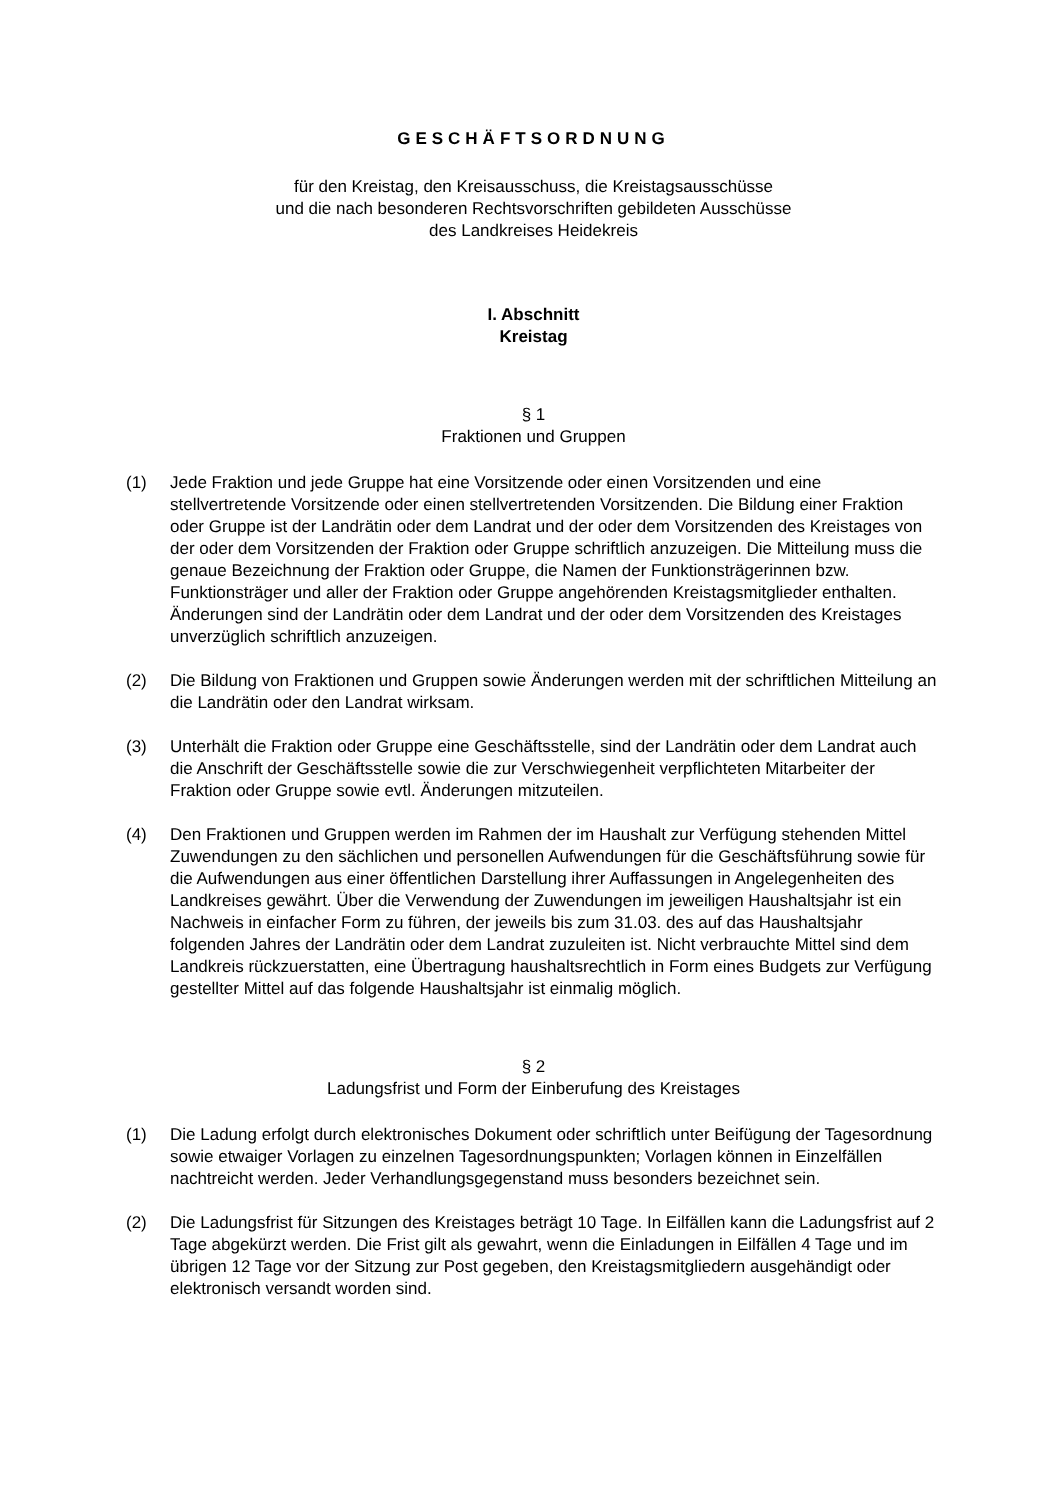GESCHÄFTSORDNUNG
für den Kreistag, den Kreisausschuss, die Kreistagsausschüsse
und die nach besonderen Rechtsvorschriften gebildeten Ausschüsse
des Landkreises Heidekreis
I. Abschnitt
Kreistag
§ 1
Fraktionen und Gruppen
(1) Jede Fraktion und jede Gruppe hat eine Vorsitzende oder einen Vorsitzenden und eine stellvertretende Vorsitzende oder einen stellvertretenden Vorsitzenden. Die Bildung einer Fraktion oder Gruppe ist der Landrätin oder dem Landrat und der oder dem Vorsitzenden des Kreistages von der oder dem Vorsitzenden der Fraktion oder Gruppe schriftlich anzuzeigen. Die Mitteilung muss die genaue Bezeichnung der Fraktion oder Gruppe, die Namen der Funktionsträgerinnen bzw. Funktionsträger und aller der Fraktion oder Gruppe angehörenden Kreistagsmitglieder enthalten. Änderungen sind der Landrätin oder dem Landrat und der oder dem Vorsitzenden des Kreistages unverzüglich schriftlich anzuzeigen.
(2) Die Bildung von Fraktionen und Gruppen sowie Änderungen werden mit der schriftlichen Mitteilung an die Landrätin oder den Landrat wirksam.
(3) Unterhält die Fraktion oder Gruppe eine Geschäftsstelle, sind der Landrätin oder dem Landrat auch die Anschrift der Geschäftsstelle sowie die zur Verschwiegenheit verpflichteten Mitarbeiter der Fraktion oder Gruppe sowie evtl. Änderungen mitzuteilen.
(4) Den Fraktionen und Gruppen werden im Rahmen der im Haushalt zur Verfügung stehenden Mittel Zuwendungen zu den sächlichen und personellen Aufwendungen für die Geschäftsführung sowie für die Aufwendungen aus einer öffentlichen Darstellung ihrer Auffassungen in Angelegenheiten des Landkreises gewährt. Über die Verwendung der Zuwendungen im jeweiligen Haushaltsjahr ist ein Nachweis in einfacher Form zu führen, der jeweils bis zum 31.03. des auf das Haushaltsjahr folgenden Jahres der Landrätin oder dem Landrat zuzuleiten ist. Nicht verbrauchte Mittel sind dem Landkreis rückzuerstatten, eine Übertragung haushaltsrechtlich in Form eines Budgets zur Verfügung gestellter Mittel auf das folgende Haushaltsjahr ist einmalig möglich.
§ 2
Ladungsfrist und Form der Einberufung des Kreistages
(1) Die Ladung erfolgt durch elektronisches Dokument oder schriftlich unter Beifügung der Tagesordnung sowie etwaiger Vorlagen zu einzelnen Tagesordnungspunkten; Vorlagen können in Einzelfällen nachtreicht werden. Jeder Verhandlungsgegenstand muss besonders bezeichnet sein.
(2) Die Ladungsfrist für Sitzungen des Kreistages beträgt 10 Tage. In Eilfällen kann die Ladungsfrist auf 2 Tage abgekürzt werden. Die Frist gilt als gewahrt, wenn die Einladungen in Eilfällen 4 Tage und im übrigen 12 Tage vor der Sitzung zur Post gegeben, den Kreistagsmitgliedern ausgehändigt oder elektronisch versandt worden sind.